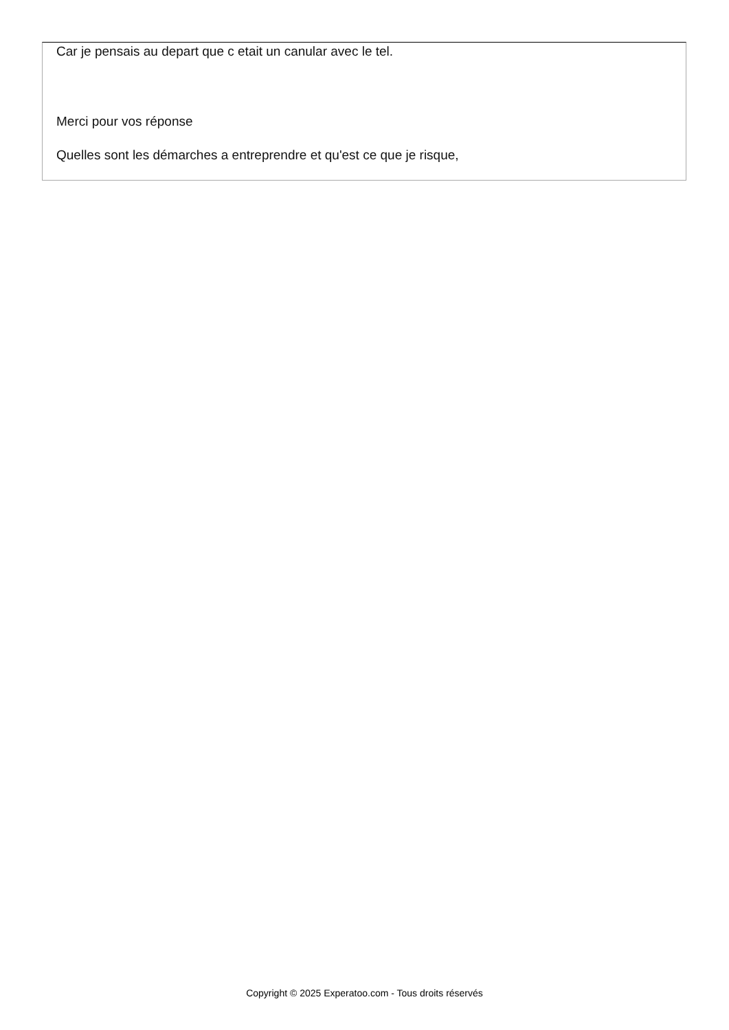Car je pensais au depart que c etait un canular avec le tel.
Merci pour vos réponse
Quelles sont les démarches a entreprendre et qu'est ce que je risque,
Copyright © 2025 Experatoo.com - Tous droits réservés